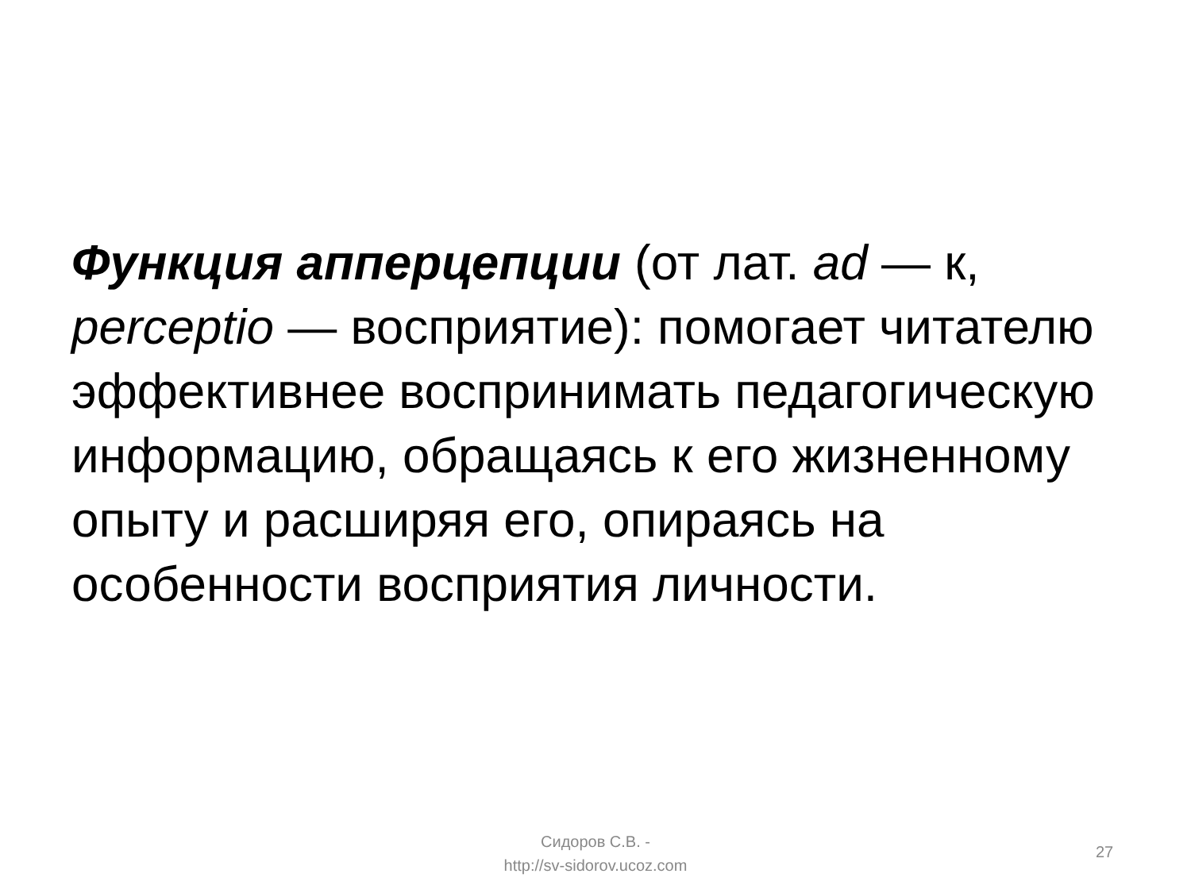Функция апперцепции (от лат. ad — к, perceptio — восприятие): помогает читателю эффективнее воспринимать педагогическую информацию, обращаясь к его жизненному опыту и расширяя его, опираясь на особенности восприятия личности.
Сидоров С.В. -
http://sv-sidorov.ucoz.com
27